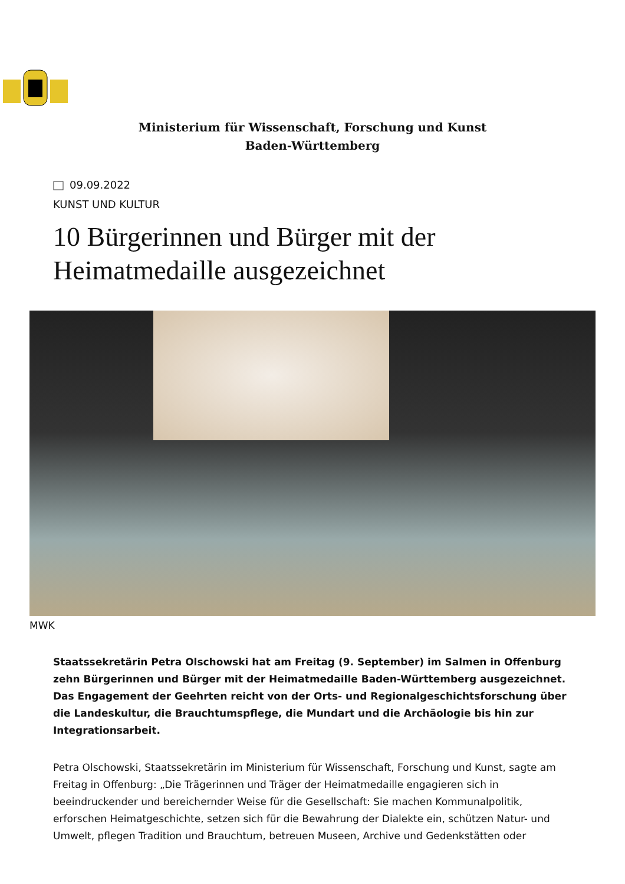Ministerium für Wissenschaft, Forschung und Kunst Baden-Württemberg
09.09.2022
KUNST UND KULTUR
10 Bürgerinnen und Bürger mit der Heimatmedaille ausgezeichnet
MWK
Staatssekretärin Petra Olschowski hat am Freitag (9. September) im Salmen in Offenburg zehn Bürgerinnen und Bürger mit der Heimatmedaille Baden-Württemberg ausgezeichnet. Das Engagement der Geehrten reicht von der Orts- und Regionalgeschichtsforschung über die Landeskultur, die Brauchtumspflege, die Mundart und die Archäologie bis hin zur Integrationsarbeit.
Petra Olschowski, Staatssekretärin im Ministerium für Wissenschaft, Forschung und Kunst, sagte am Freitag in Offenburg: „Die Trägerinnen und Träger der Heimatmedaille engagieren sich in beeindruckender und bereichernder Weise für die Gesellschaft: Sie machen Kommunalpolitik, erforschen Heimatgeschichte, setzen sich für die Bewahrung der Dialekte ein, schützen Natur- und Umwelt, pflegen Tradition und Brauchtum, betreuen Museen, Archive und Gedenkstätten oder